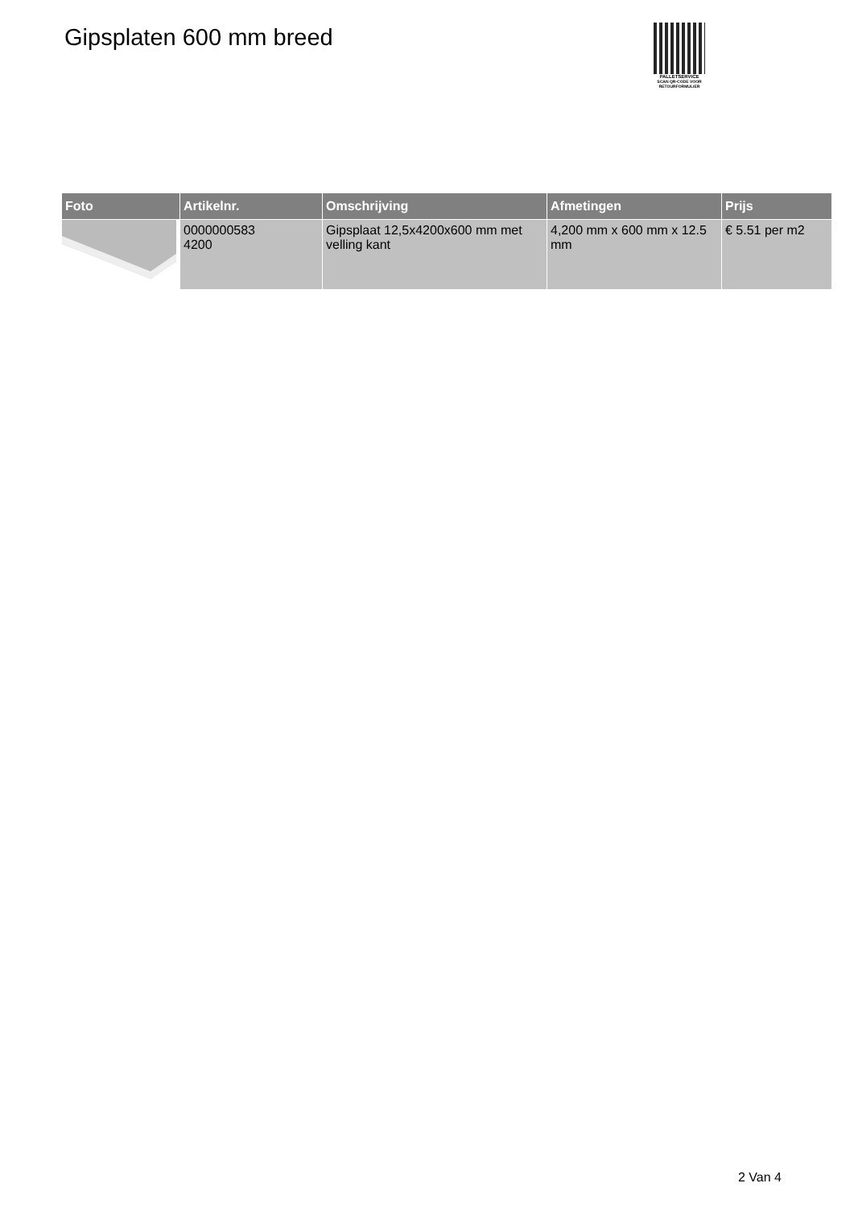Gipsplaten 600 mm breed
PALLETSERVICE
SCAN QR-CODE VOOR RETOURFORMULIER
| Foto | Artikelnr. | Omschrijving | Afmetingen | Prijs |
| --- | --- | --- | --- | --- |
| | 0000000583 4200 | Gipsplaat 12,5x4200x600 mm met velling kant | 4,200 mm x 600 mm x 12.5 mm | € 5.51 per m2 |
2 Van 4